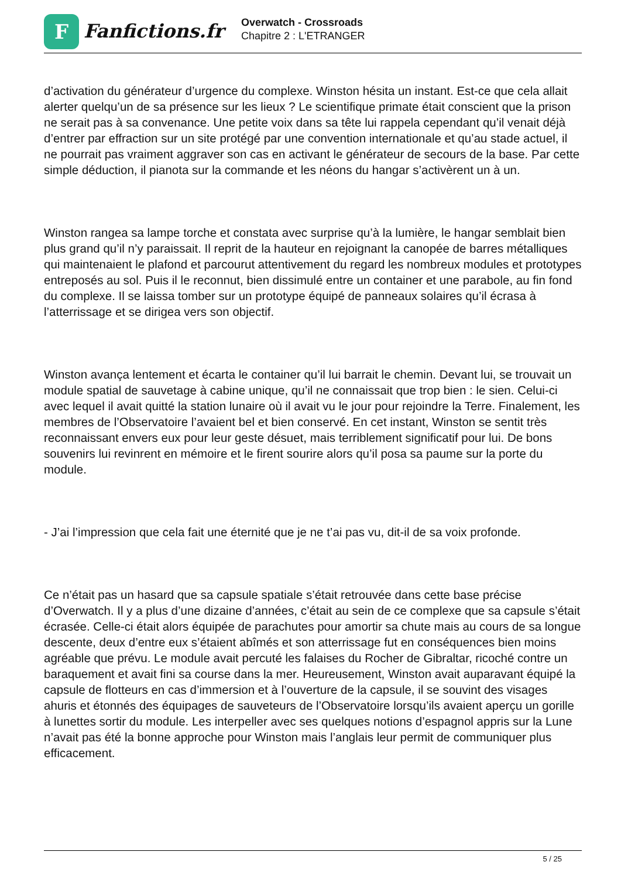F
Fanfictions.fr
Overwatch - Crossroads
Chapitre 2 : L'ETRANGER
d’activation du générateur d’urgence du complexe. Winston hésita un instant. Est-ce que cela allait alerter quelqu’un de sa présence sur les lieux ? Le scientifique primate était conscient que la prison ne serait pas à sa convenance. Une petite voix dans sa tête lui rappela cependant qu’il venait déjà d’entrer par effraction sur un site protégé par une convention internationale et qu’au stade actuel, il ne pourrait pas vraiment aggraver son cas en activant le générateur de secours de la base. Par cette simple déduction, il pianota sur la commande et les néons du hangar s’activèrent un à un.
Winston rangea sa lampe torche et constata avec surprise qu’à la lumière, le hangar semblait bien plus grand qu’il n’y paraissait. Il reprit de la hauteur en rejoignant la canopée de barres métalliques qui maintenaient le plafond et parcourut attentivement du regard les nombreux modules et prototypes entreposés au sol. Puis il le reconnut, bien dissimulé entre un container et une parabole, au fin fond du complexe. Il se laissa tomber sur un prototype équipé de panneaux solaires qu’il écrasa à l’atterrissage et se dirigea vers son objectif.
Winston avança lentement et écarta le container qu’il lui barrait le chemin. Devant lui, se trouvait un module spatial de sauvetage à cabine unique, qu’il ne connaissait que trop bien : le sien. Celui-ci avec lequel il avait quitté la station lunaire où il avait vu le jour pour rejoindre la Terre. Finalement, les membres de l’Observatoire l’avaient bel et bien conservé. En cet instant, Winston se sentit très reconnaissant envers eux pour leur geste désuet, mais terriblement significatif pour lui. De bons souvenirs lui revinrent en mémoire et le firent sourire alors qu’il posa sa paume sur la porte du module.
- J’ai l’impression que cela fait une éternité que je ne t’ai pas vu, dit-il de sa voix profonde.
Ce n’était pas un hasard que sa capsule spatiale s’était retrouvée dans cette base précise d’Overwatch. Il y a plus d’une dizaine d’années, c’était au sein de ce complexe que sa capsule s’était écrasée. Celle-ci était alors équipée de parachutes pour amortir sa chute mais au cours de sa longue descente, deux d’entre eux s’étaient abîmés et son atterrissage fut en conséquences bien moins agréable que prévu. Le module avait percuté les falaises du Rocher de Gibraltar, ricoché contre un baraquement et avait fini sa course dans la mer. Heureusement, Winston avait auparavant équipé la capsule de flotteurs en cas d’immersion et à l’ouverture de la capsule, il se souvint des visages ahuris et étonnés des équipages de sauveteurs de l’Observatoire lorsqu’ils avaient aperçu un gorille à lunettes sortir du module. Les interpeller avec ses quelques notions d’espagnol appris sur la Lune n’avait pas été la bonne approche pour Winston mais l’anglais leur permit de communiquer plus efficacement.
5 / 25